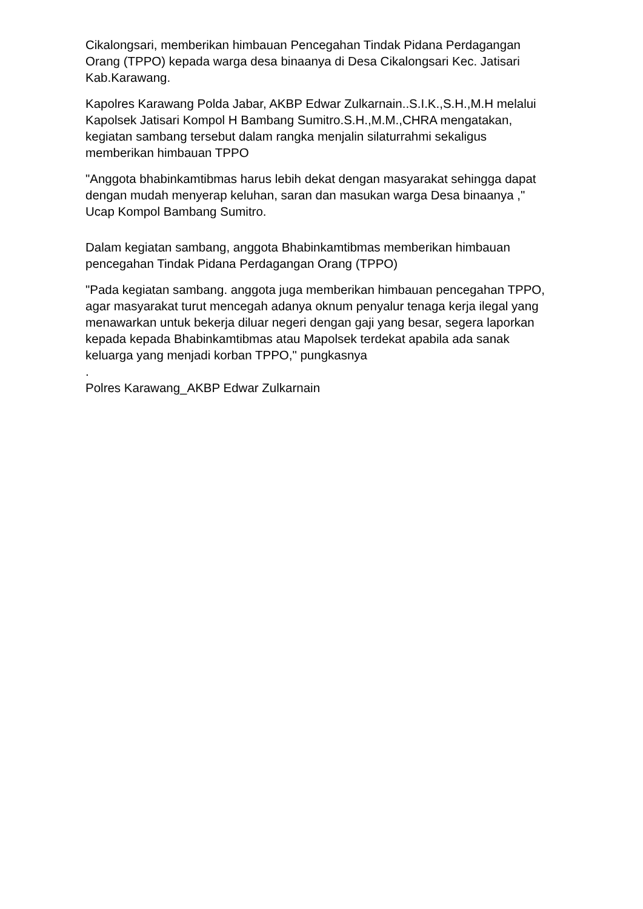Cikalongsari, memberikan himbauan Pencegahan Tindak Pidana Perdagangan Orang (TPPO) kepada warga desa binaanya di Desa Cikalongsari Kec. Jatisari Kab.Karawang.
Kapolres Karawang Polda Jabar, AKBP Edwar Zulkarnain..S.I.K.,S.H.,M.H melalui Kapolsek Jatisari Kompol H Bambang Sumitro.S.H.,M.M.,CHRA mengatakan, kegiatan sambang tersebut dalam rangka menjalin silaturrahmi sekaligus memberikan himbauan TPPO
"Anggota bhabinkamtibmas harus lebih dekat dengan masyarakat sehingga dapat dengan mudah menyerap keluhan, saran dan masukan warga Desa binaanya ," Ucap Kompol Bambang Sumitro.
Dalam kegiatan sambang, anggota Bhabinkamtibmas memberikan himbauan pencegahan Tindak Pidana Perdagangan Orang (TPPO)
"Pada kegiatan sambang. anggota juga memberikan himbauan pencegahan TPPO, agar masyarakat turut mencegah adanya oknum penyalur tenaga kerja ilegal yang menawarkan untuk bekerja diluar negeri dengan gaji yang besar, segera laporkan kepada kepada Bhabinkamtibmas atau Mapolsek terdekat apabila ada sanak keluarga yang menjadi korban TPPO," pungkasnya
.
Polres Karawang_AKBP Edwar Zulkarnain